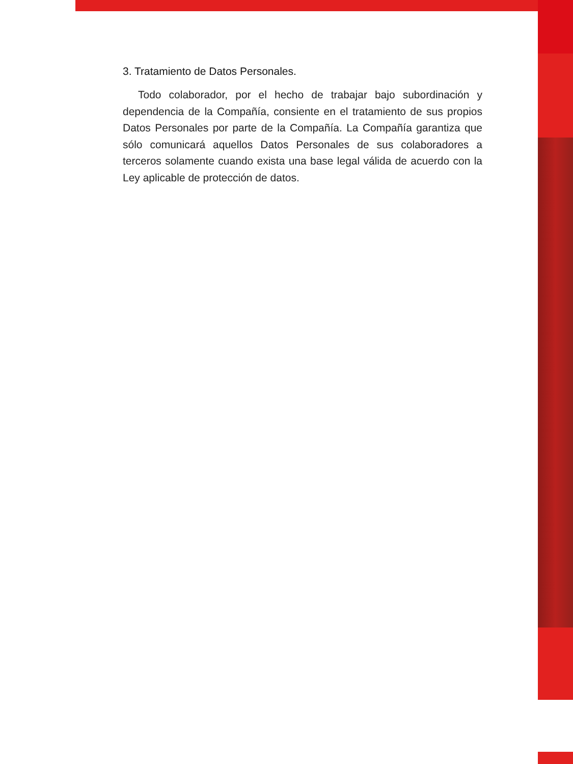3. Tratamiento de Datos Personales.
Todo colaborador, por el hecho de trabajar bajo subordinación y dependencia de la Compañía, consiente en el tratamiento de sus propios Datos Personales por parte de la Compañía. La Compañía garantiza que sólo comunicará aquellos Datos Personales de sus colaboradores a terceros solamente cuando exista una base legal válida de acuerdo con la Ley aplicable de protección de datos.